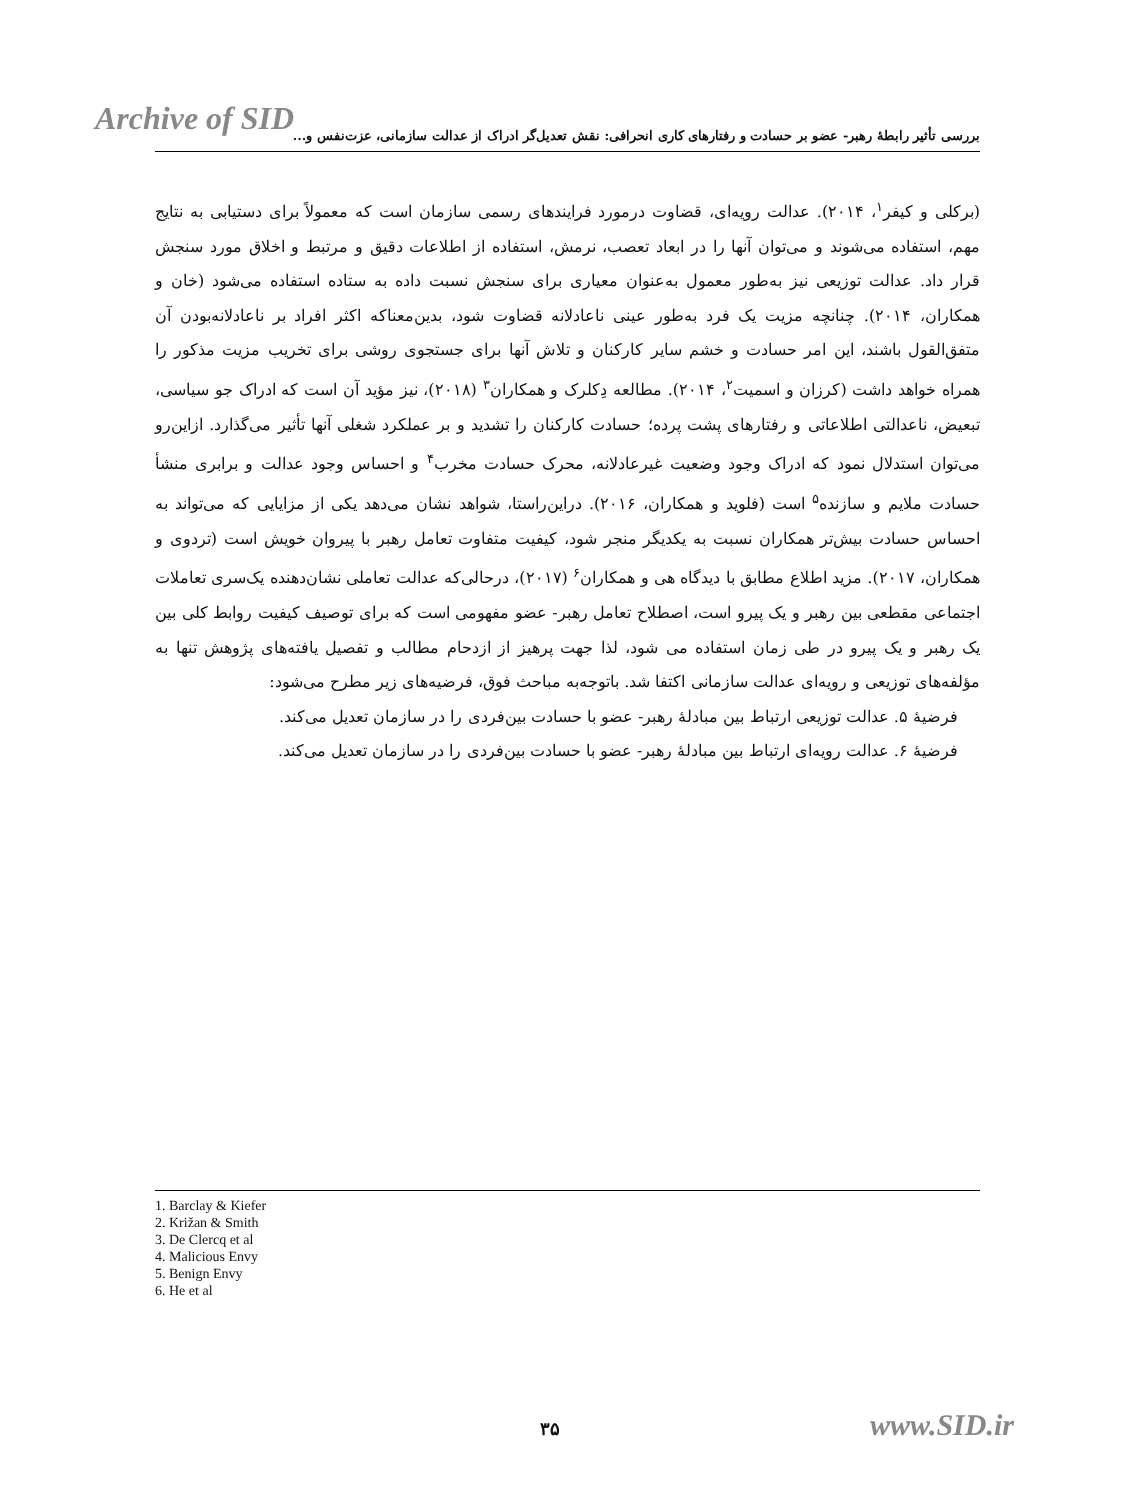Archive of SID
بررسی تأثیر رابطهٔ رهبر- عضو بر حسادت و رفتارهای کاری انحرافی: نقش تعدیل‌گر ادراک از عدالت سازمانی، عزت‌نفس و...
(برکلی و کیفر<sup>۱</sup>، ۲۰۱۴). عدالت رویه‌ای، قضاوت درمورد فرایندهای رسمی سازمان است که معمولاً برای دستیابی به نتایج مهم، استفاده می‌شوند و می‌توان آنها را در ابعاد تعصب، نرمش، استفاده از اطلاعات دقیق و مرتبط و اخلاق مورد سنجش قرار داد. عدالت توزیعی نیز به‌طور معمول به‌عنوان معیاری برای سنجش نسبت داده به ستاده استفاده می‌شود (خان و همکاران، ۲۰۱۴). چنانچه مزیت یک فرد به‌طور عینی ناعادلانه قضاوت شود، بدین‌معناکه اکثر افراد بر ناعادلانه‌بودن آن متفق‌القول باشند، این امر حسادت و خشم سایر کارکنان و تلاش آنها برای جستجوی روشی برای تخریب مزیت مذکور را همراه خواهد داشت (کرزان و اسمیت<sup>۲</sup>، ۲۰۱۴). مطالعه دِکلرک و همکاران<sup>۳</sup> (۲۰۱۸)، نیز مؤید آن است که ادراک جو سیاسی، تبعیض، ناعدالتی اطلاعاتی و رفتارهای پشت پرده؛ حسادت کارکنان را تشدید و بر عملکرد شغلی آنها تأثیر می‌گذارد. ازاین‌رو می‌توان استدلال نمود که ادراک وجود وضعیت غیرعادلانه، محرک حسادت مخرب<sup>۴</sup> و احساس وجود عدالت و برابری منشأ حسادت ملایم و سازنده<sup>۵</sup> است (فلوید و همکاران، ۲۰۱۶). دراین‌راستا، شواهد نشان می‌دهد یکی از مزایایی که می‌تواند به احساس حسادت بیش‌تر همکاران نسبت به یکدیگر منجر شود، کیفیت متفاوت تعامل رهبر با پیروان خویش است (تردوی و همکاران، ۲۰۱۷). مزید اطلاع مطابق با دیدگاه هی و همکاران<sup>۶</sup> (۲۰۱۷)، درحالی‌که عدالت تعاملی نشان‌دهنده یک‌سری تعاملات اجتماعی مقطعی بین رهبر و یک پیرو است، اصطلاح تعامل رهبر- عضو مفهومی است که برای توصیف کیفیت روابط کلی بین یک رهبر و یک پیرو در طی زمان استفاده می شود، لذا جهت پرهیز از ازدحام مطالب و تفصیل یافته‌های پژوهش تنها به مؤلفه‌های توزیعی و رویه‌ای عدالت سازمانی اکتفا شد. باتوجه‌به مباحث فوق، فرضیه‌های زیر مطرح می‌شود:
فرضیهٔ ۵. عدالت توزیعی ارتباط بین مبادلهٔ رهبر- عضو با حسادت بین‌فردی را در سازمان تعدیل می‌کند.
فرضیهٔ ۶. عدالت رویه‌ای ارتباط بین مبادلهٔ رهبر- عضو با حسادت بین‌فردی را در سازمان تعدیل می‌کند.
1. Barclay & Kiefer
2. Križan & Smith
3. De Clercq et al
4. Malicious Envy
5. Benign Envy
6. He et al
۳۵ www.SID.ir